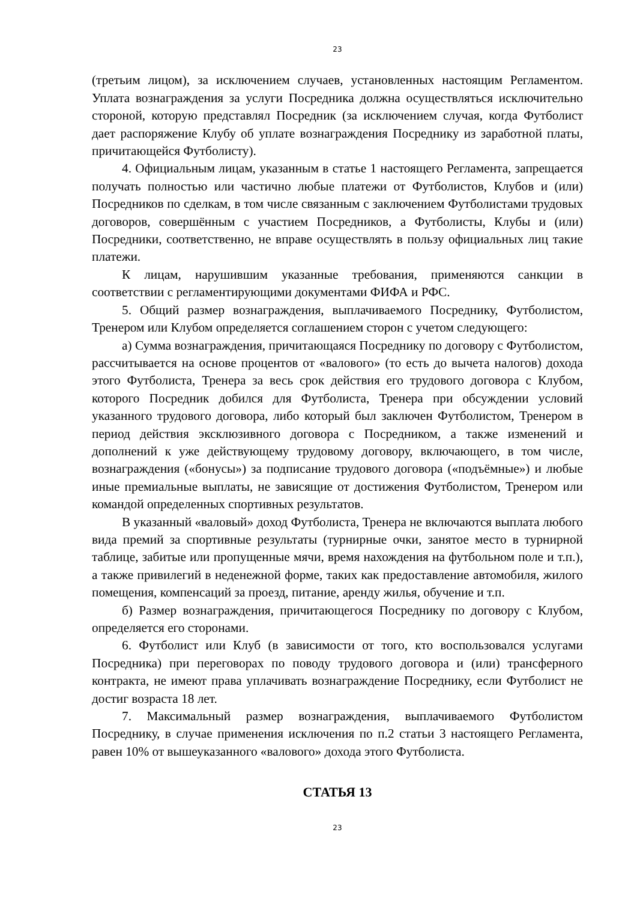23
(третьим лицом), за исключением случаев, установленных настоящим Регламентом. Уплата вознаграждения за услуги Посредника должна осуществляться исключительно стороной, которую представлял Посредник (за исключением случая, когда Футболист дает распоряжение Клубу об уплате вознаграждения Посреднику из заработной платы, причитающейся Футболисту).
4. Официальным лицам, указанным в статье 1 настоящего Регламента, запрещается получать полностью или частично любые платежи от Футболистов, Клубов и (или) Посредников по сделкам, в том числе связанным с заключением Футболистами трудовых договоров, совершённым с участием Посредников, а Футболисты, Клубы и (или) Посредники, соответственно, не вправе осуществлять в пользу официальных лиц такие платежи.
К лицам, нарушившим указанные требования, применяются санкции в соответствии с регламентирующими документами ФИФА и РФС.
5. Общий размер вознаграждения, выплачиваемого Посреднику, Футболистом, Тренером или Клубом определяется соглашением сторон с учетом следующего:
а) Сумма вознаграждения, причитающаяся Посреднику по договору с Футболистом, рассчитывается на основе процентов от «валового» (то есть до вычета налогов) дохода этого Футболиста, Тренера за весь срок действия его трудового договора с Клубом, которого Посредник добился для Футболиста, Тренера при обсуждении условий указанного трудового договора, либо который был заключен Футболистом, Тренером в период действия эксклюзивного договора с Посредником, а также изменений и дополнений к уже действующему трудовому договору, включающего, в том числе, вознаграждения («бонусы») за подписание трудового договора («подъёмные») и любые иные премиальные выплаты, не зависящие от достижения Футболистом, Тренером или командой определенных спортивных результатов.
В указанный «валовый» доход Футболиста, Тренера не включаются выплата любого вида премий за спортивные результаты (турнирные очки, занятое место в турнирной таблице, забитые или пропущенные мячи, время нахождения на футбольном поле и т.п.), а также привилегий в неденежной форме, таких как предоставление автомобиля, жилого помещения, компенсаций за проезд, питание, аренду жилья, обучение и т.п.
б) Размер вознаграждения, причитающегося Посреднику по договору с Клубом, определяется его сторонами.
6. Футболист или Клуб (в зависимости от того, кто воспользовался услугами Посредника) при переговорах по поводу трудового договора и (или) трансферного контракта, не имеют права уплачивать вознаграждение Посреднику, если Футболист не достиг возраста 18 лет.
7. Максимальный размер вознаграждения, выплачиваемого Футболистом Посреднику, в случае применения исключения по п.2 статьи 3 настоящего Регламента, равен 10% от вышеуказанного «валового» дохода этого Футболиста.
СТАТЬЯ 13
23